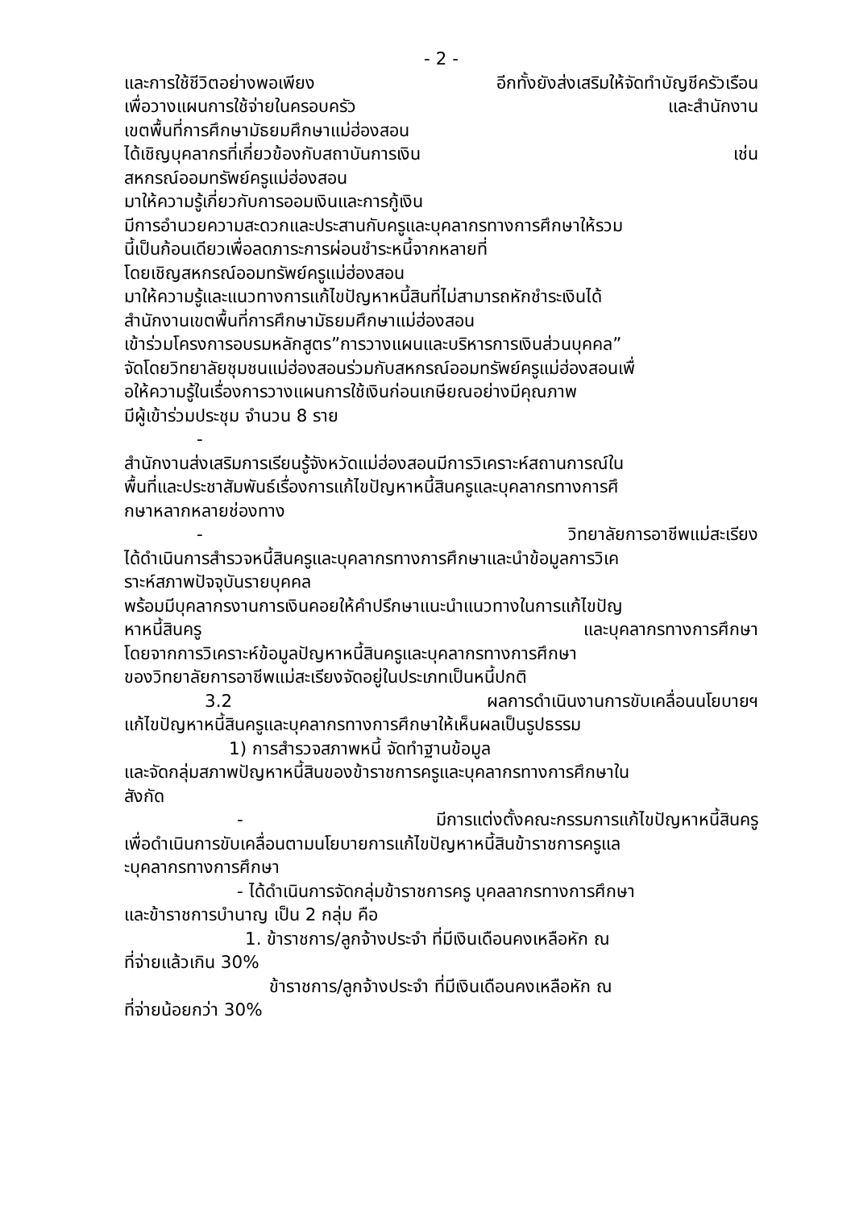- 2 -
และการใช้ชีวิตอย่างพอเพียง อีกทั้งยังส่งเสริมให้จัดทำบัญชีครัวเรือน
เพื่อวางแผนการใช้จ่ายในครอบครัว และสำนักงาน
เขตพื้นที่การศึกษามัธยมศึกษาแม่ฮ่องสอน
ได้เชิญบุคลากรที่เกี่ยวข้องกับสถาบันการเงิน เช่น
สหกรณ์ออมทรัพย์ครูแม่ฮ่องสอน
มาให้ความรู้เกี่ยวกับการออมเงินและการกู้เงิน
มีการอำนวยความสะดวกและประสานกับครูและบุคลากรทางการศึกษาให้รวม
นี้เป็นก้อนเดียวเพื่อลดภาระการผ่อนชำระหนี้จากหลายที่
โดยเชิญสหกรณ์ออมทรัพย์ครูแม่ฮ่องสอน
มาให้ความรู้และแนวทางการแก้ไขปัญหาหนี้สินที่ไม่สามารถหักชำระเงินได้
สำนักงานเขตพื้นที่การศึกษามัธยมศึกษาแม่ฮ่องสอน
เข้าร่วมโครงการอบรมหลักสูตร”การวางแผนและบริหารการเงินส่วนบุคคล”
จัดโดยวิทยาลัยชุมชนแม่ฮ่องสอนร่วมกับสหกรณ์ออมทรัพย์ครูแม่ฮ่องสอนเพื่
อให้ความรู้ในเรื่องการวางแผนการใช้เงินก่อนเกษียณอย่างมีคุณภาพ
มีผู้เข้าร่วมประชุม จำนวน 8 ราย
-
สำนักงานส่งเสริมการเรียนรู้จังหวัดแม่ฮ่องสอนมีการวิเคราะห์สถานการณ์ใน
พื้นที่และประชาสัมพันธ์เรื่องการแก้ไขปัญหาหนี้สินครูและบุคลากรทางการศึ
กษาหลากหลายช่องทาง
- วิทยาลัยการอาชีพแม่สะเรียง
ได้ดำเนินการสำรวจหนี้สินครูและบุคลากรทางการศึกษาและนำข้อมูลการวิเค
ราะห์สภาพปัจจุบันรายบุคคล
พร้อมมีบุคลากรงานการเงินคอยให้คำปรึกษาแนะนำแนวทางในการแก้ไขปัญ
หาหนี้สินครู และบุคลากรทางการศึกษา
โดยจากการวิเคราะห์ข้อมูลปัญหาหนี้สินครูและบุคลากรทางการศึกษา
ของวิทยาลัยการอาชีพแม่สะเรียงจัดอยู่ในประเภทเป็นหนี้ปกติ
3.2 ผลการดำเนินงานการขับเคลื่อนนโยบายฯ
แก้ไขปัญหาหนี้สินครูและบุคลากรทางการศึกษาให้เห็นผลเป็นรูปธรรม
1) การสำรวจสภาพหนี้ จัดทำฐานข้อมูล
และจัดกลุ่มสภาพปัญหาหนี้สินของข้าราชการครูและบุคลากรทางการศึกษาใน
สังกัด
- มีการแต่งตั้งคณะกรรมการแก้ไขปัญหาหนี้สินครู
เพื่อดำเนินการขับเคลื่อนตามนโยบายการแก้ไขปัญหาหนี้สินข้าราชการครูแล
ะบุคลากรทางการศึกษา
- ได้ดำเนินการจัดกลุ่มข้าราชการครู บุคลลากรทางการศึกษา
และข้าราชการบำนาญ เป็น 2 กลุ่ม คือ
1. ข้าราชการ/ลูกจ้างประจำ ที่มีเงินเดือนคงเหลือหัก ณ
ที่จ่ายแล้วเกิน 30%
ข้าราชการ/ลูกจ้างประจำ ที่มีเงินเดือนคงเหลือหัก ณ
ที่จ่ายน้อยกว่า 30%